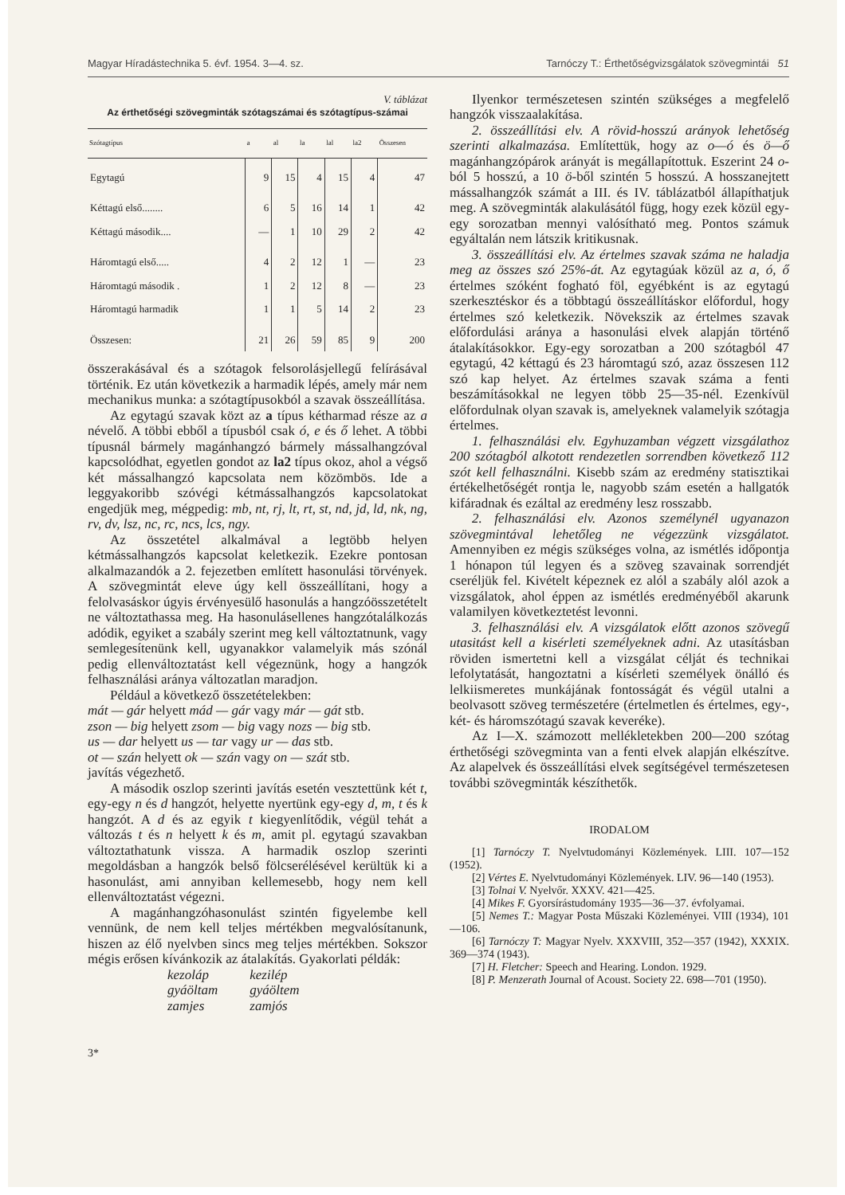Magyar Híradástechnika 5. évf. 1954. 3—4. sz. Tarnóczy T.: Érthetőségvizsgálatok szövegmintái 51
V. táblázat
Az érthetőségi szövegminták szótagszámai és szótagtípus-számai
| Szótagtípus | a | al | la | lal | la2 | Összesen |
| --- | --- | --- | --- | --- | --- | --- |
| Egytagú | 9 | 15 | 4 | 15 | 4 | 47 |
| Kéttagú első........ | 6 | 5 | 16 | 14 | 1 | 42 |
| Kéttagú második.... | — | 1 | 10 | 29 | 2 | 42 |
| Háromtagú első..... | 4 | 2 | 12 | 1 | — | 23 |
| Háromtagú második . | 1 | 2 | 12 | 8 | — | 23 |
| Háromtagú harmadik | 1 | 1 | 5 | 14 | 2 | 23 |
| Összesen: | 21 | 26 | 59 | 85 | 9 | 200 |
összerakásával és a szótagok felsorolásjellegű felírásával történik. Ez után következik a harmadik lépés, amely már nem mechanikus munka: a szótagtípusokból a szavak összeállítása.
Az egytagú szavak közt az a típus kétharmad része az a névelő. A többi ebből a típusból csak ó, e és ő lehet. A többi típusnál bármely magánhangzó bármely mássalhangzóval kapcsolódhat, egyetlen gondot az la2 típus okoz, ahol a végső két mássalhangzó kapcsolata nem közömbös. Ide a leggyakoribb szóvégi kétmássalhangzós kapcsolatokat engedjük meg, mégpedig: mb, nt, rj, lt, rt, st, nd, jd, ld, nk, ng, rv, dv, lsz, nc, rc, ncs, lcs, ngy.
Az összetétel alkalmával a legtöbb helyen kétmássalhangzós kapcsolat keletkezik. Ezekre pontosan alkalmazandók a 2. fejezetben említett hasonulási törvények. A szövegmintát eleve úgy kell összeállítani, hogy a felolvasáskor úgyis érvényesülő hasonulás a hangzóösszetételt ne változtathassa meg. Ha hasonulásellenes hangzótalálkozás adódik, egyiket a szabály szerint meg kell változtatnunk, vagy semlegesítenünk kell, ugyanakkor valamelyik más szónál pedig ellenváltoztatást kell végeznünk, hogy a hangzók felhasználási aránya változatlan maradjon.
Például a következő összetételekben:
mát — gár helyett mád — gár vagy már — gát stb.
zson — big helyett zsom — big vagy nozs — big stb.
us — dar helyett us — tar vagy ur — das stb.
ot — szán helyett ok — szán vagy on — szát stb.
javítás végezhető.
A második oszlop szerinti javítás esetén vesztettünk két t, egy-egy n és d hangzót, helyette nyertünk egy-egy d, m, t és k hangzót. A d és az egyik t kiegyenlítődik, végül tehát a változás t és n helyett k és m, amit pl. egytagú szavakban változtathatunk vissza. A harmadik oszlop szerinti megoldásban a hangzók belső fölcserélésével kerültük ki a hasonulást, ami annyiban kellemesebb, hogy nem kell ellenváltoztatást végezni.
A magánhangzóhasonulást szintén figyelembe kell vennünk, de nem kell teljes mértékben megvalósítanunk, hiszen az élő nyelvben sincs meg teljes mértékben. Sokszor mégis erősen kívánkozik az átalakítás. Gyakorlati példák:
kezoláp
gyáöltam
zamjes
kezilép
gyáöltem
zamjós
3*
Ilyenkor természetesen szintén szükséges a megfelelő hangzók visszaalakítása.
2. összeállítási elv. A rövid-hosszú arányok lehetőség szerinti alkalmazása. Említettük, hogy az o—ó és ö—ő magánhangzópárok arányát is megállapítottuk. Eszerint 24 o-ból 5 hosszú, a 10 ö-ből szintén 5 hosszú. A hosszanejtett mássalhangzók számát a III. és IV. táblázatból állapíthatjuk meg. A szövegminták alakulásától függ, hogy ezek közül egy-egy sorozatban mennyi valósítható meg. Pontos számuk egyáltalán nem látszik kritikusnak.
3. összeállítási elv. Az értelmes szavak száma ne haladja meg az összes szó 25%-át. Az egytagúak közül az a, ó, ő értelmes szóként fogható föl, egyébként is az egytagú szerkesztéskor és a többtagú összeállításkor előfordul, hogy értelmes szó keletkezik. Növekszik az értelmes szavak előfordulási aránya a hasonulási elvek alapján történő átalakításokkor. Egy-egy sorozatban a 200 szótagból 47 egytagú, 42 kéttagú és 23 háromtagú szó, azaz összesen 112 szó kap helyet. Az értelmes szavak száma a fenti beszámításokkal ne legyen több 25—35-nél. Ezenkívül előfordulnak olyan szavak is, amelyeknek valamelyik szótagja értelmes.
1. felhasználási elv. Egyhuzamban végzett vizsgálathoz 200 szótagból alkotott rendezetlen sorrendben következő 112 szót kell felhasználni. Kisebb szám az eredmény statisztikai értékelhetőségét rontja le, nagyobb szám esetén a hallgatók kifáradnak és ezáltal az eredmény lesz rosszabb.
2. felhasználási elv. Azonos személynél ugyanazon szövegmintával lehetőleg ne végezzünk vizsgálatot. Amennyiben ez mégis szükséges volna, az ismétlés időpontja 1 hónapon túl legyen és a szöveg szavainak sorrendjét cseréljük fel. Kivételt képeznek ez alól a szabály alól azok a vizsgálatok, ahol éppen az ismétlés eredményéből akarunk valamilyen következtetést levonni.
3. felhasználási elv. A vizsgálatok előtt azonos szövegű utasitást kell a kisérleti személyeknek adni. Az utasításban röviden ismertetni kell a vizsgálat célját és technikai lefolytatását, hangoztatni a kísérleti személyek önálló és lelkiismeretes munkájának fontosságát és végül utalni a beolvasott szöveg természetére (értelmetlen és értelmes, egy-, két- és háromszótagú szavak keveréke).
Az I—X. számozott mellékletekben 200—200 szótag érthetőségi szövegminta van a fenti elvek alapján elkészítve. Az alapelvek és összeállítási elvek segítségével természetesen további szövegminták készíthetők.
IRODALOM
[1] Tarnóczy T. Nyelvtudományi Közlemények. LIII. 107—152 (1952).
[2] Vértes E. Nyelvtudományi Közlemények. LIV. 96—140 (1953).
[3] Tolnai V. Nyelvőr. XXXV. 421—425.
[4] Mikes F. Gyorsírástudomány 1935—36—37. évfolyamai.
[5] Nemes T.: Magyar Posta Műszaki Közleményei. VIII (1934), 101—106.
[6] Tarnóczy T: Magyar Nyelv. XXXVIII, 352—357 (1942), XXXIX. 369—374 (1943).
[7] H. Fletcher: Speech and Hearing. London. 1929.
[8] P. Menzerath Journal of Acoust. Society 22. 698—701 (1950).